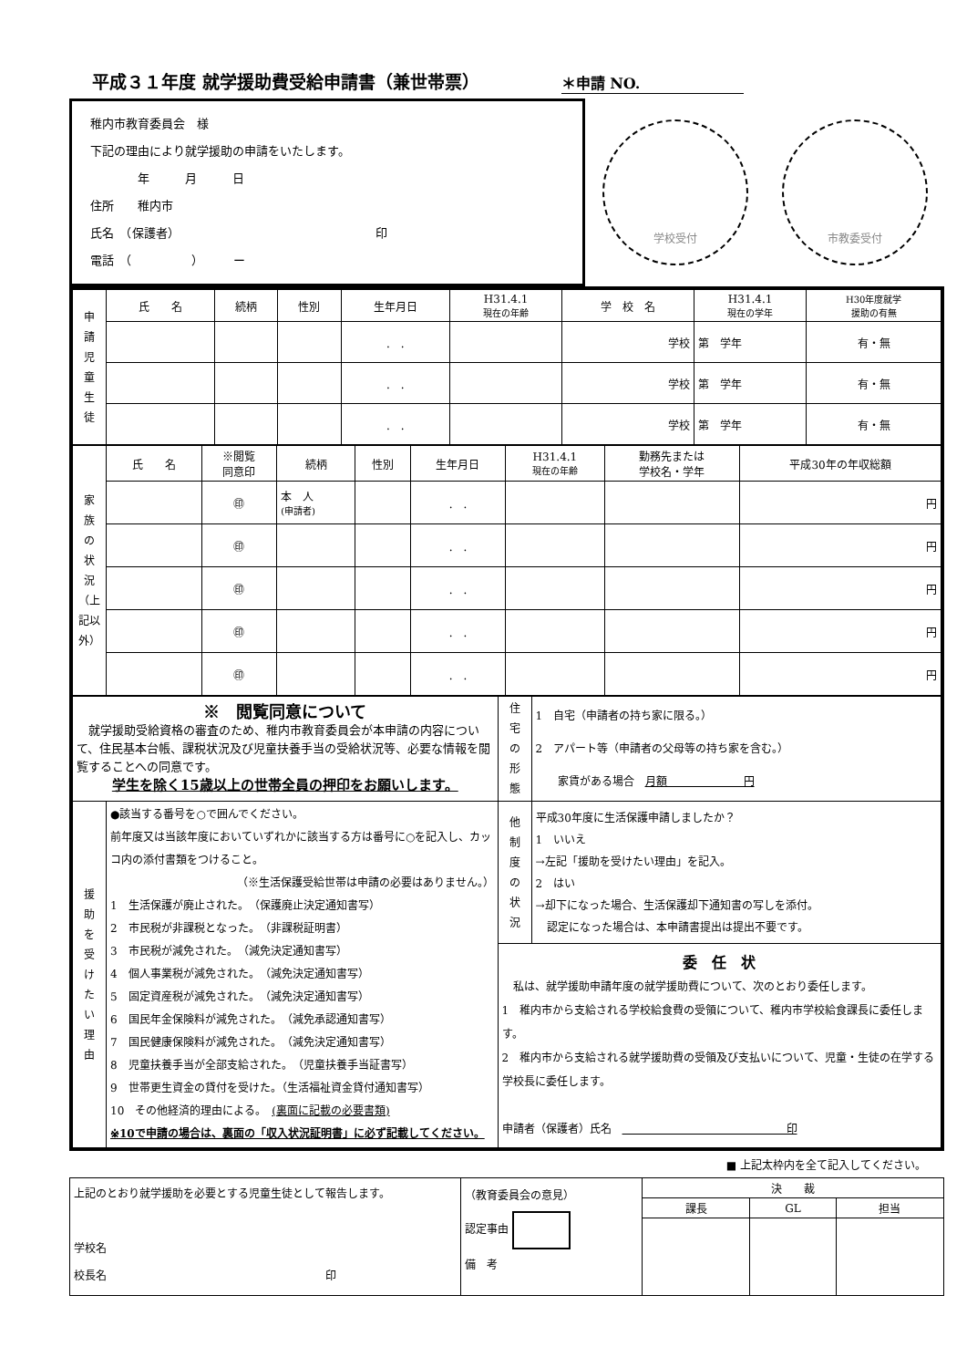平成３１年度 就学援助費受給申請書（兼世帯票）
＊申請 NO.
稚内市教育委員会　様
下記の理由により就学援助の申請をいたします。
　　　　年　　　月　　　日
住所　　稚内市
氏名　（保護者）　　　　　　　　　　　　　　　　　印
電話　（　　　　　）　　　ー
学校受付 市教委受付
| 申 請 児 童 生 徒 | 氏 名 | 続柄 | 性別 | 生年月日 | H31.4.1 現在の年齢 | 学 校 名 | H31.4.1 現在の学年 | H30年度就学 援助の有無 |
| --- | --- | --- | --- | --- | --- | --- | --- | --- |
| | | | | . . | | 学校 | 第 学年 | 有・無 |
| | | | | . . | | 学校 | 第 学年 | 有・無 |
| | | | | . . | | 学校 | 第 学年 | 有・無 |
| 家 族 の 状 況 （上記以外） | 氏 名 | ※閲覧 同意印 | 続柄 | 性別 | 生年月日 | H31.4.1 現在の年齢 | 勤務先または 学校名・学年 | 平成30年の年収総額 |
| --- | --- | --- | --- | --- | --- | --- | --- | --- |
| | | ㊞ | 本 人 (申請者) | | . . | | | 円 |
| | | ㊞ | | | . . | | | 円 |
| | | ㊞ | | | . . | | | 円 |
| | | ㊞ | | | . . | | | 円 |
| | | ㊞ | | | . . | | | 円 |
| ※ 閲覧同意について 就学援助受給資格の審査のため、稚内市教育委員会が本申請の内容について、住民基本台帳、課税状況及び児童扶養手当の受給状況等、必要な情報を閲覧することへの同意です。 学生を除く15歳以上の世帯全員の押印をお願いします。 | | 住 宅 の 形 態 | 1 自宅（申請者の持ち家に限る。） 2 アパート等（申請者の父母等の持ち家を含む。） 家賃がある場合 月額 円 |
| 援 助 を 受 け た い 理 由 | ●該当する番号を○で囲んでください。 前年度又は当該年度においていずれかに該当する方は番号に○を記入し、カッコ内の添付書類をつけること。 （※生活保護受給世帯は申請の必要はありません。） 1 生活保護が廃止された。 （保護廃止決定通知書写） 2 市民税が非課税となった。 （非課税証明書） 3 市民税が減免された。 （減免決定通知書写） 4 個人事業税が減免された。 （減免決定通知書写） 5 固定資産税が減免された。 （減免決定通知書写） 6 国民年金保険料が減免された。 （減免承認通知書写） 7 国民健康保険料が減免された。 （減免決定通知書写） 8 児童扶養手当が全部支給された。 （児童扶養手当証書写） 9 世帯更生資金の貸付を受けた。（生活福祉資金貸付通知書写） 10 その他経済的理由による。 (裏面に記載の必要書類) ※10で申請の場合は、裏面の「収入状況証明書」に必ず記載してください。 | 他 制 度 の 状 況 | 平成30年度に生活保護申請しましたか？ 1 いいえ →左記「援助を受けたい理由」を記入。 2 はい →却下になった場合、生活保護却下通知書の写しを添付。 認定になった場合は、本申請書提出は提出不要です。 |
| | | 委 任 状 私は、就学援助申請年度の就学援助費について、次のとおり委任します。 1 稚内市から支給される学校給食費の受領について、稚内市学校給食課長に委任します。 2 稚内市から支給される就学援助費の受領及び支払いについて、児童・生徒の在学する学校長に委任します。 申請者（保護者）氏名 印 | |
■ 上記太枠内を全て記入してください。
| 上記のとおり就学援助を必要とする児童生徒として報告します。 学校名 校長名 印 | （教育委員会の意見） 認定事由 備 考 | 決 裁 | | |
| | | 課長 | GL | 担当 |